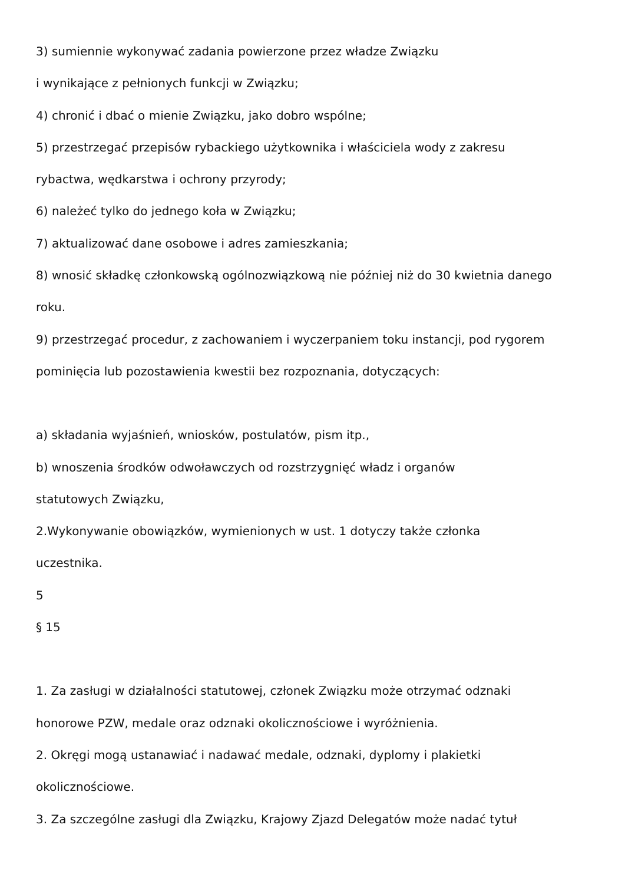3) sumiennie wykonywać zadania powierzone przez władze Związku
i wynikające z pełnionych funkcji w Związku;
4) chronić i dbać o mienie Związku, jako dobro wspólne;
5) przestrzegać przepisów rybackiego użytkownika i właściciela wody z zakresu
rybactwa, wędkarstwa i ochrony przyrody;
6) należeć tylko do jednego koła w Związku;
7) aktualizować dane osobowe i adres zamieszkania;
8) wnosić składkę członkowską ogólnozwiązkową nie później niż do 30 kwietnia danego
roku.
9) przestrzegać procedur, z zachowaniem i wyczerpaniem toku instancji, pod rygorem
pominięcia lub pozostawienia kwestii bez rozpoznania, dotyczących:
a) składania wyjaśnień, wniosków, postulatów, pism itp.,
b) wnoszenia środków odwoławczych od rozstrzygnięć władz i organów
statutowych Związku,
2.Wykonywanie obowiązków, wymienionych w ust. 1 dotyczy także członka
uczestnika.
5
§ 15
1. Za zasługi w działalności statutowej, członek Związku może otrzymać odznaki
honorowe PZW, medale oraz odznaki okolicznościowe i wyróżnienia.
2. Okręgi mogą ustanawiać i nadawać medale, odznaki, dyplomy i plakietki
okolicznościowe.
3. Za szczególne zasługi dla Związku, Krajowy Zjazd Delegatów może nadać tytuł